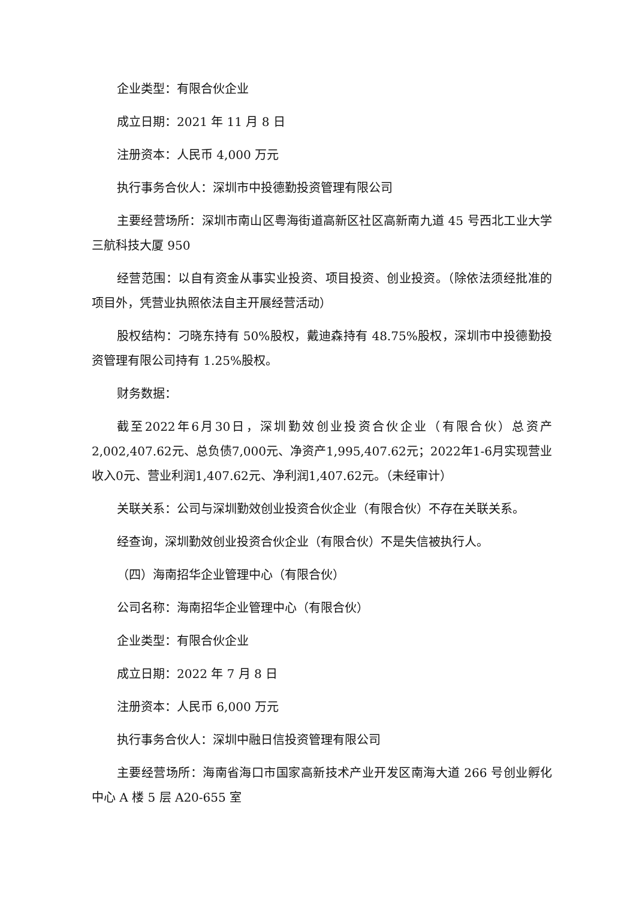企业类型：有限合伙企业
成立日期：2021 年 11 月 8 日
注册资本：人民币 4,000 万元
执行事务合伙人：深圳市中投德勤投资管理有限公司
主要经营场所：深圳市南山区粤海街道高新区社区高新南九道 45 号西北工业大学三航科技大厦 950
经营范围：以自有资金从事实业投资、项目投资、创业投资。（除依法须经批准的项目外，凭营业执照依法自主开展经营活动）
股权结构：刁晓东持有 50%股权，戴迪森持有 48.75%股权，深圳市中投德勤投资管理有限公司持有 1.25%股权。
财务数据：
截至2022年6月30日，深圳勤效创业投资合伙企业（有限合伙）总资产2,002,407.62元、总负债7,000元、净资产1,995,407.62元；2022年1-6月实现营业收入0元、营业利润1,407.62元、净利润1,407.62元。（未经审计）
关联关系：公司与深圳勤效创业投资合伙企业（有限合伙）不存在关联关系。
经查询，深圳勤效创业投资合伙企业（有限合伙）不是失信被执行人。
（四）海南招华企业管理中心（有限合伙）
公司名称：海南招华企业管理中心（有限合伙）
企业类型：有限合伙企业
成立日期：2022 年 7 月 8 日
注册资本：人民币 6,000 万元
执行事务合伙人：深圳中融日信投资管理有限公司
主要经营场所：海南省海口市国家高新技术产业开发区南海大道 266 号创业孵化中心 A 楼 5 层 A20-655 室